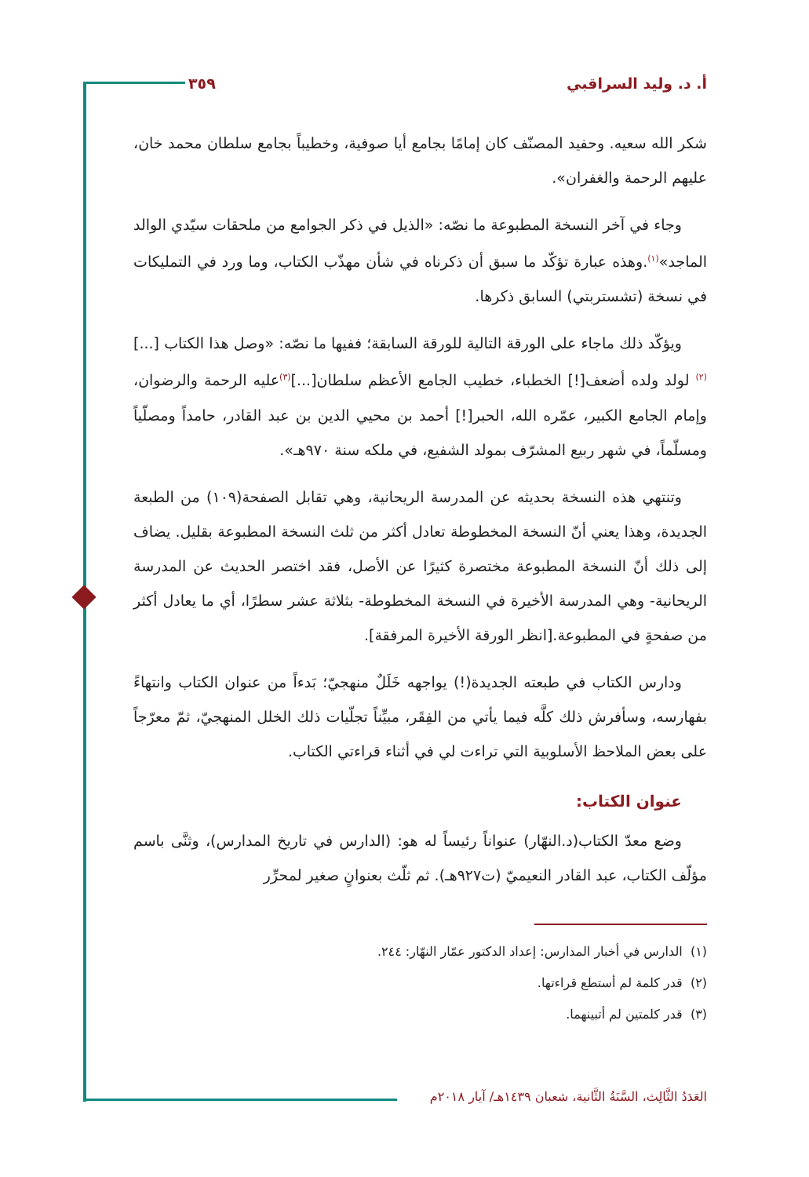أ. د. وليد السراقبي ٣٥٩
شكر الله سعيه. وحفيد المصنّف كان إمامًا بجامع أيا صوفية، وخطيباً بجامع سلطان محمد خان، عليهم الرحمة والغفران».
وجاء في آخر النسخة المطبوعة ما نصّه: «الذيل في ذكر الجوامع من ملحقات سيّدي الوالد الماجد»<sup>(١)</sup>.وهذه عبارة تؤكّد ما سبق أن ذكرناه في شأن مهذّب الكتاب، وما ورد في التمليكات في نسخة (تشستربتي) السابق ذكرها.
ويؤكّد ذلك ماجاء على الورقة التالية للورقة السابقة؛ ففيها ما نصّه: «وصل هذا الكتاب [...]<sup>(٢)</sup> لولد ولده أضعف[!] الخطباء، خطيب الجامع الأعظم سلطان[...]<sup>(٣)</sup>عليه الرحمة والرضوان، وإمام الجامع الكبير، عمّره الله، الحبر[!] أحمد بن محيي الدين بن عبد القادر، حامداً ومصلّياً ومسلّماً، في شهر ربيع المشرّف بمولد الشفيع، في ملكه سنة ٩٧٠هـ».
وتنتهي هذه النسخة بحديثه عن المدرسة الريحانية، وهي تقابل الصفحة(١٠٩) من الطبعة الجديدة، وهذا يعني أنّ النسخة المخطوطة تعادل أكثر من ثلث النسخة المطبوعة بقليل. يضاف إلى ذلك أنّ النسخة المطبوعة مختصرة كثيرًا عن الأصل، فقد اختصر الحديث عن المدرسة الريحانية- وهي المدرسة الأخيرة في النسخة المخطوطة- بثلاثة عشر سطرًا، أي ما يعادل أكثر من صفحةٍ في المطبوعة.[انظر الورقة الأخيرة المرفقة].
ودارس الكتاب في طبعته الجديدة(!) يواجهه خَلَلٌ منهجيّ؛ بَدءاً من عنوان الكتاب وانتهاءً بفهارسه، وسأفرش ذلك كلَّه فيما يأتي من الفِقَر، مبيِّناً تجلّيات ذلك الخلل المنهجيّ، ثمّ معرّجاً على بعض الملاحظ الأسلوبية التي تراءت لي في أثناء قراءتي الكتاب.
عنوان الكتاب:
وضع معدّ الكتاب(د.النهّار) عنواناً رئيساً له هو: (الدارس في تاريخ المدارس)، وثنَّى باسم مؤلّف الكتاب، عبد القادر النعيميّ (ت٩٢٧هـ). ثم ثلّث بعنوانٍ صغير لمحرِّر
(١) الدارس في أخبار المدارس: إعداد الدكتور عمّار النهّار: ٢٤٤.
(٢) قدر كلمة لم أستطع قراءتها.
(٣) قدر كلمتين لم أتبينهما.
العَدَدُ الثَّالِث، السَّنَةُ الثَّانية، شعبان ١٤٣٩هـ/ آيار ٢٠١٨م